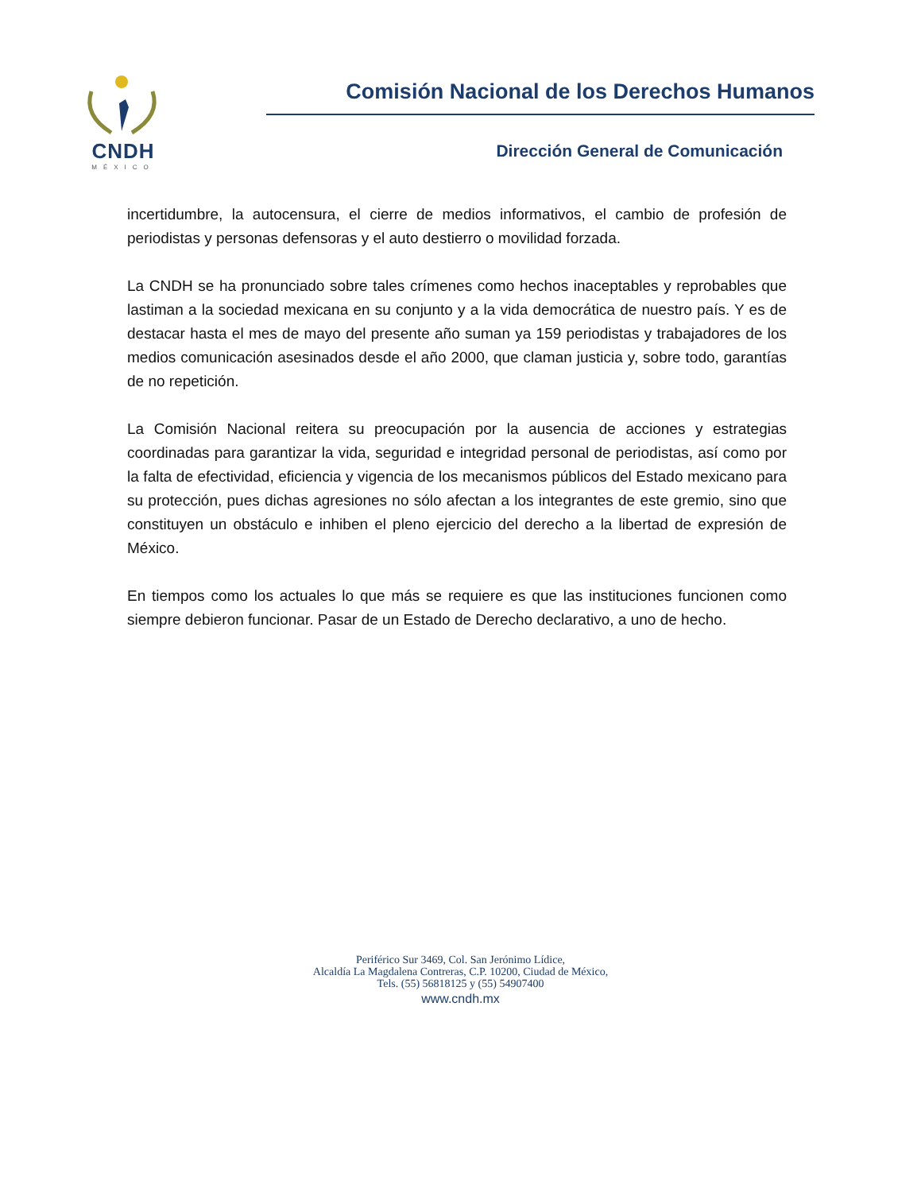CNDH
MÉXICO
Comisión Nacional de los Derechos Humanos
Dirección General de Comunicación
incertidumbre, la autocensura, el cierre de medios informativos, el cambio de profesión de periodistas y personas defensoras y el auto destierro o movilidad forzada.
La CNDH se ha pronunciado sobre tales crímenes como hechos inaceptables y reprobables que lastiman a la sociedad mexicana en su conjunto y a la vida democrática de nuestro país. Y es de destacar hasta el mes de mayo del presente año suman ya 159 periodistas y trabajadores de los medios comunicación asesinados desde el año 2000, que claman justicia y, sobre todo, garantías de no repetición.
La Comisión Nacional reitera su preocupación por la ausencia de acciones y estrategias coordinadas para garantizar la vida, seguridad e integridad personal de periodistas, así como por la falta de efectividad, eficiencia y vigencia de los mecanismos públicos del Estado mexicano para su protección, pues dichas agresiones no sólo afectan a los integrantes de este gremio, sino que constituyen un obstáculo e inhiben el pleno ejercicio del derecho a la libertad de expresión de México.
En tiempos como los actuales lo que más se requiere es que las instituciones funcionen como siempre debieron funcionar. Pasar de un Estado de Derecho declarativo, a uno de hecho.
Periférico Sur 3469, Col. San Jerónimo Lídice,
Alcaldía La Magdalena Contreras, C.P. 10200, Ciudad de México,
Tels. (55) 56818125 y (55) 54907400
www.cndh.mx